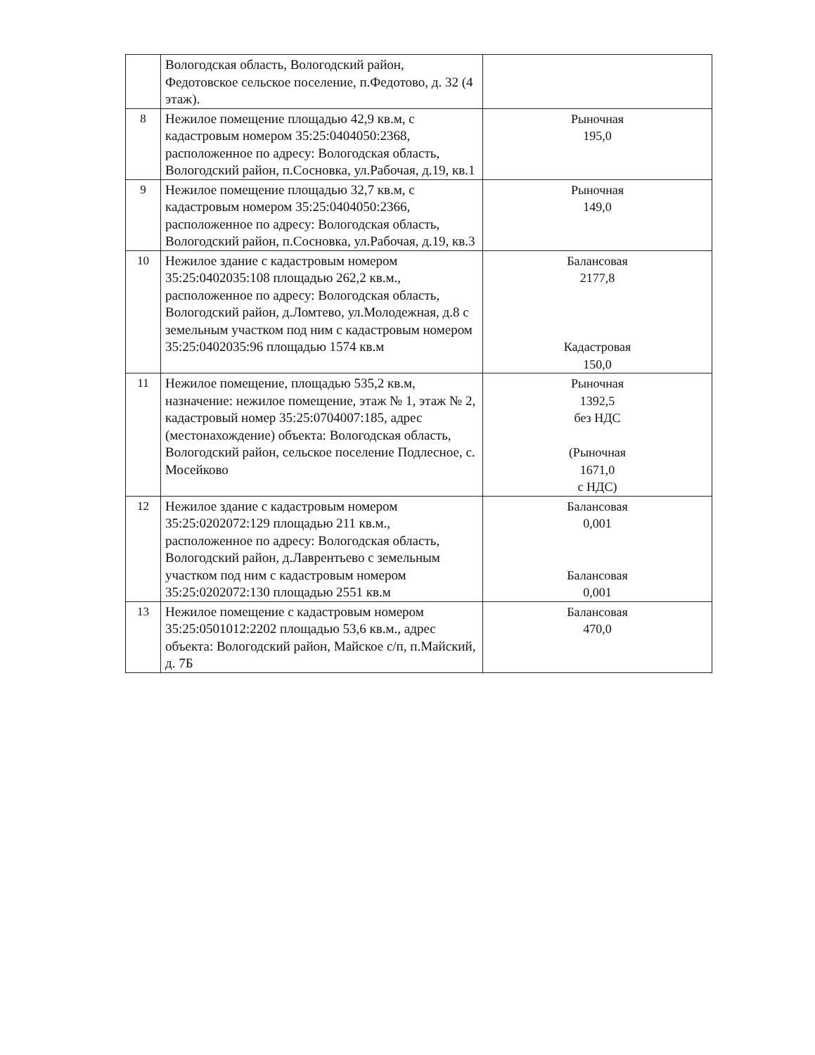| | Вологодская область, Вологодский район, Федотовское сельское поселение, п.Федотово, д. 32 (4 этаж). | |
| 8 | Нежилое помещение площадью 42,9 кв.м, с кадастровым номером 35:25:0404050:2368, расположенное по адресу: Вологодская область, Вологодский район, п.Сосновка, ул.Рабочая, д.19, кв.1 | Рыночная 195,0 |
| 9 | Нежилое помещение площадью 32,7 кв.м, с кадастровым номером 35:25:0404050:2366, расположенное по адресу: Вологодская область, Вологодский район, п.Сосновка, ул.Рабочая, д.19, кв.3 | Рыночная 149,0 |
| 10 | Нежилое здание с кадастровым номером 35:25:0402035:108 площадью 262,2 кв.м., расположенное по адресу: Вологодская область, Вологодский район, д.Ломтево, ул.Молодежная, д.8 с земельным участком под ним с кадастровым номером 35:25:0402035:96 площадью 1574 кв.м | Балансовая 2177,8 Кадастровая 150,0 |
| 11 | Нежилое помещение, площадью 535,2 кв.м, назначение: нежилое помещение, этаж № 1, этаж № 2, кадастровый номер 35:25:0704007:185, адрес (местонахождение) объекта: Вологодская область, Вологодский район, сельское поселение Подлесное, с. Мосейково | Рыночная 1392,5 без НДС (Рыночная 1671,0 с НДС) |
| 12 | Нежилое здание с кадастровым номером 35:25:0202072:129 площадью 211 кв.м., расположенное по адресу: Вологодская область, Вологодский район, д.Лаврентьево с земельным участком под ним с кадастровым номером 35:25:0202072:130 площадью 2551 кв.м | Балансовая 0,001 Балансовая 0,001 |
| 13 | Нежилое помещение с кадастровым номером 35:25:0501012:2202 площадью 53,6 кв.м., адрес объекта: Вологодский район, Майское с/п, п.Майский, д. 7Б | Балансовая 470,0 |